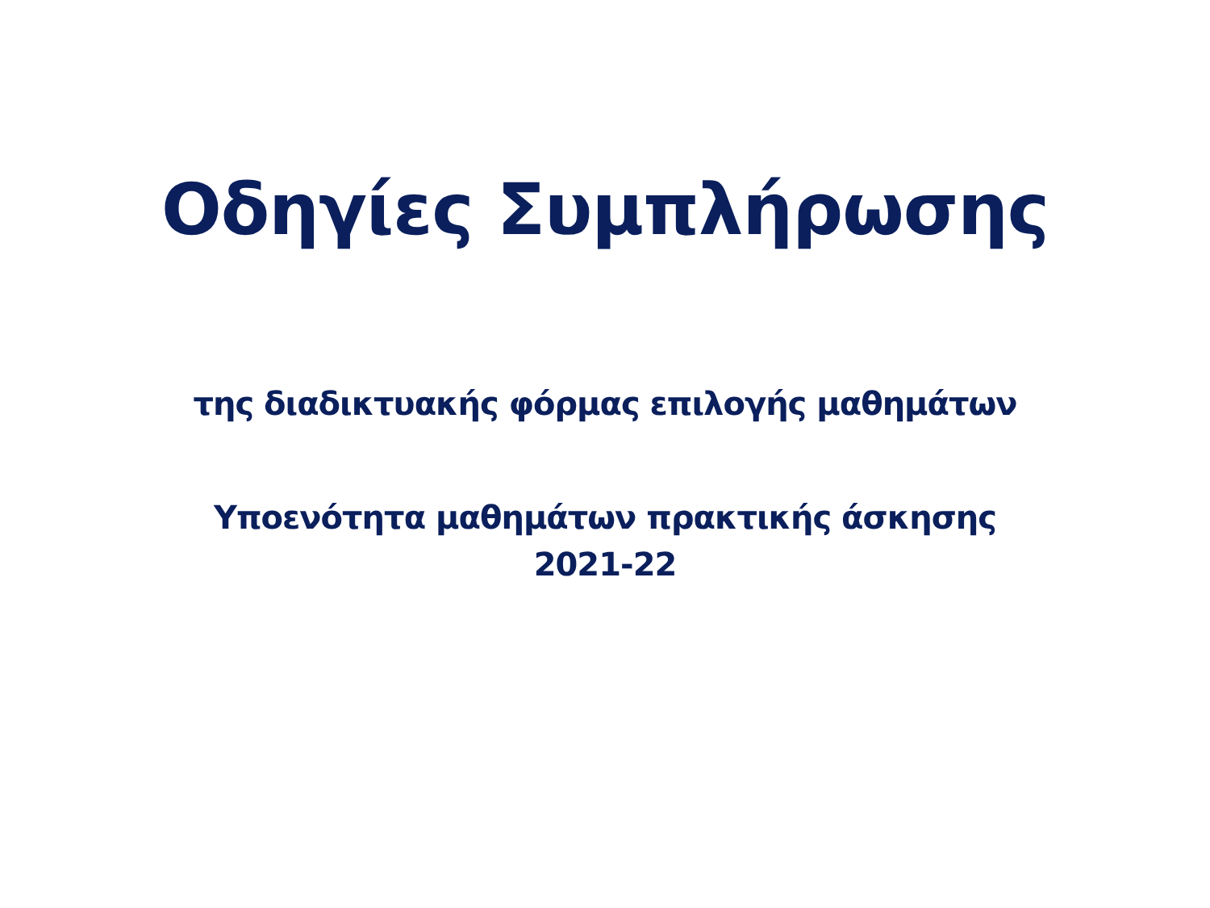Οδηγίες Συμπλήρωσης
της διαδικτυακής φόρμας επιλογής μαθημάτων
Υποενότητα μαθημάτων πρακτικής άσκησης
2021-22